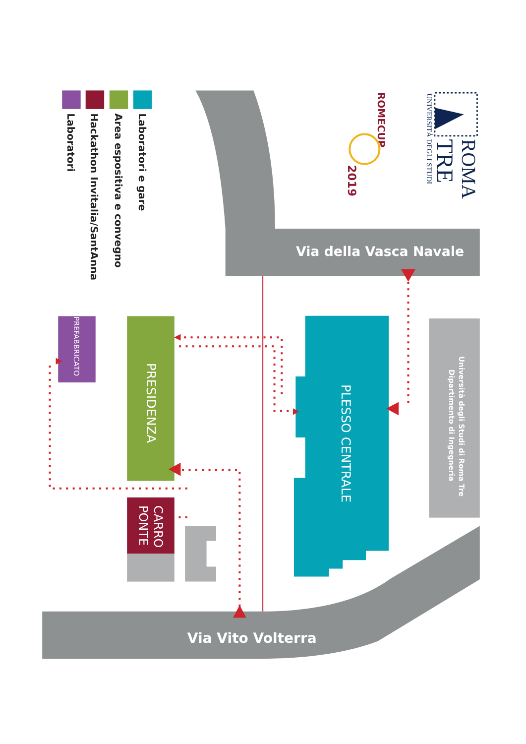ROMA
TRE
UNIVERSITÀ DEGLI STUDI
ROMECUP
2019
Laboratori e gare
Area espositiva e convegno
Hackathon Invitalia/SantAnna
Laboratori
Via della Vasca Navale
Via Vito Volterra
Università degli Studi di Roma Tre
Dipartimento di Ingegneria
PLESSO CENTRALE
PRESIDENZA
PREFABBRICATO
CARRO
PONTE